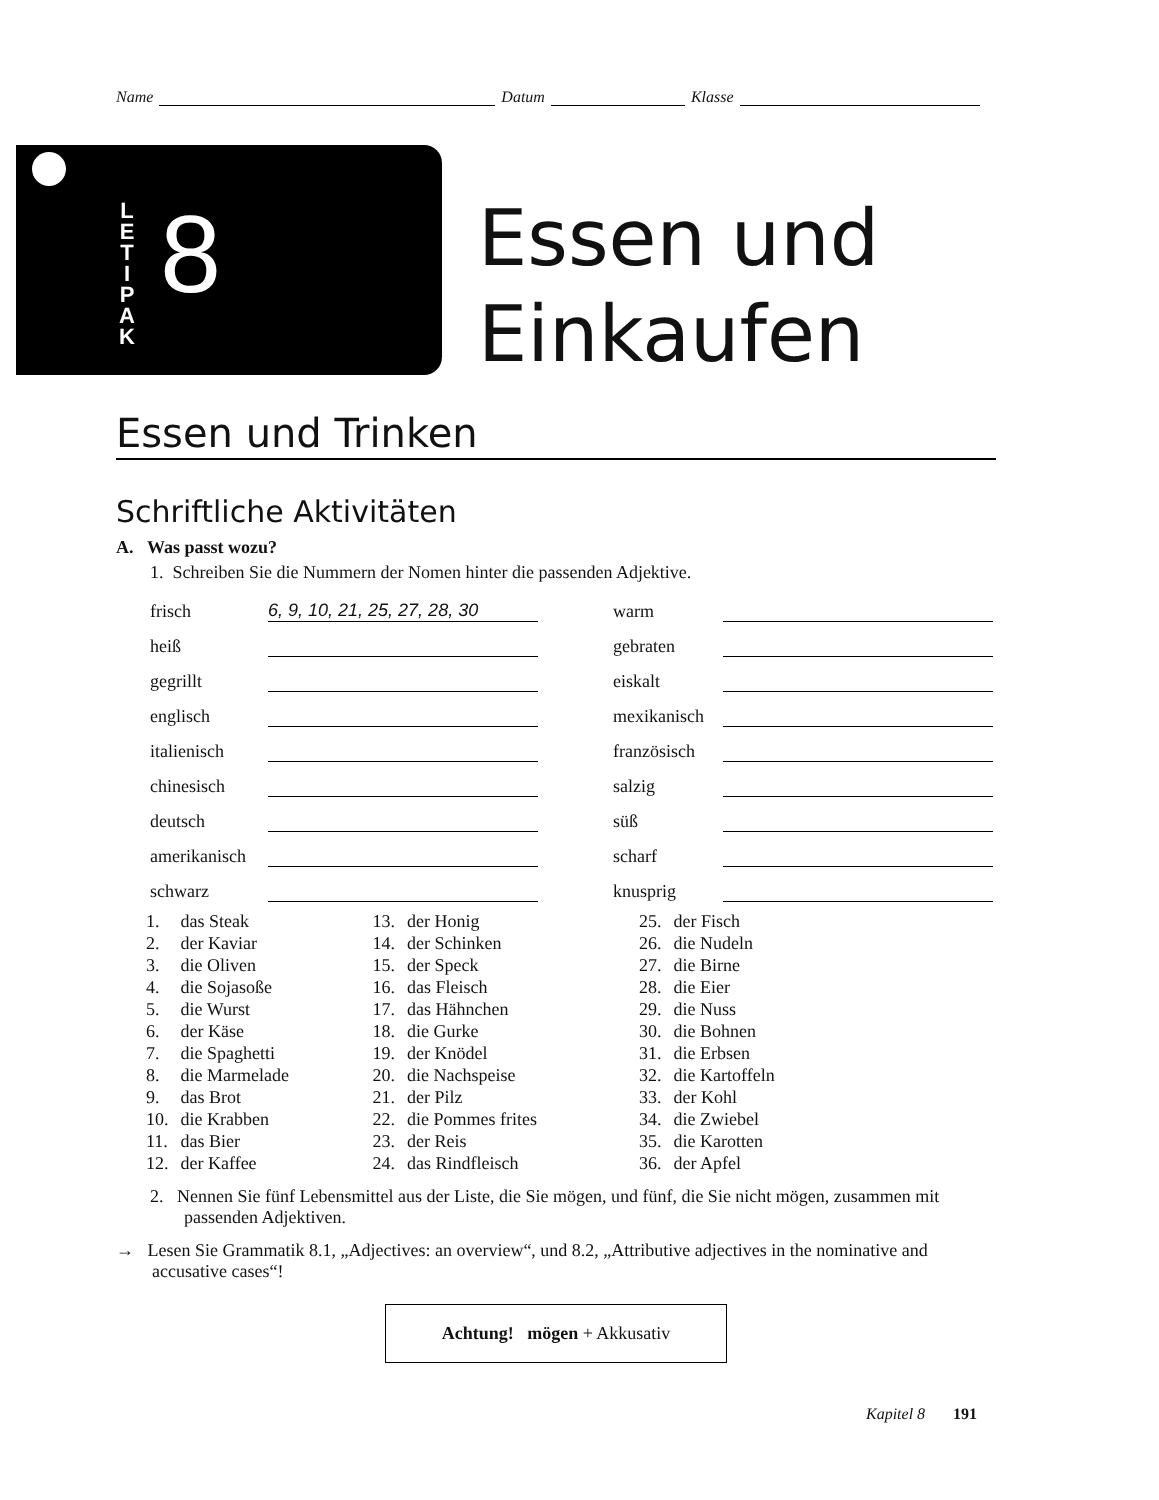Name Datum Klasse
L
E
T
I
P
A
K
8
Essen und
Einkaufen
Essen und Trinken
Schriftliche Aktivitäten
A. Was passt wozu?
1. Schreiben Sie die Nummern der Nomen hinter die passenden Adjektive.
| frisch | 6, 9, 10, 21, 25, 27, 28, 30 | | warm | |
| heiß | | | gebraten | |
| gegrillt | | | eiskalt | |
| englisch | | | mexikanisch | |
| italienisch | | | französisch | |
| chinesisch | | | salzig | |
| deutsch | | | süß | |
| amerikanisch | | | scharf | |
| schwarz | | | knusprig | |
| 1. | das Steak | 13. | der Honig | 25. | der Fisch |
| 2. | der Kaviar | 14. | der Schinken | 26. | die Nudeln |
| 3. | die Oliven | 15. | der Speck | 27. | die Birne |
| 4. | die Sojasoße | 16. | das Fleisch | 28. | die Eier |
| 5. | die Wurst | 17. | das Hähnchen | 29. | die Nuss |
| 6. | der Käse | 18. | die Gurke | 30. | die Bohnen |
| 7. | die Spaghetti | 19. | der Knödel | 31. | die Erbsen |
| 8. | die Marmelade | 20. | die Nachspeise | 32. | die Kartoffeln |
| 9. | das Brot | 21. | der Pilz | 33. | der Kohl |
| 10. | die Krabben | 22. | die Pommes frites | 34. | die Zwiebel |
| 11. | das Bier | 23. | der Reis | 35. | die Karotten |
| 12. | der Kaffee | 24. | das Rindfleisch | 36. | der Apfel |
2. Nennen Sie fünf Lebensmittel aus der Liste, die Sie mögen, und fünf, die Sie nicht mögen, zusammen mit passenden Adjektiven.
→ Lesen Sie Grammatik 8.1, „Adjectives: an overview“, und 8.2, „Attributive adjectives in the nominative and accusative cases“!
Achtung! mögen + Akkusativ
Kapitel 8 191